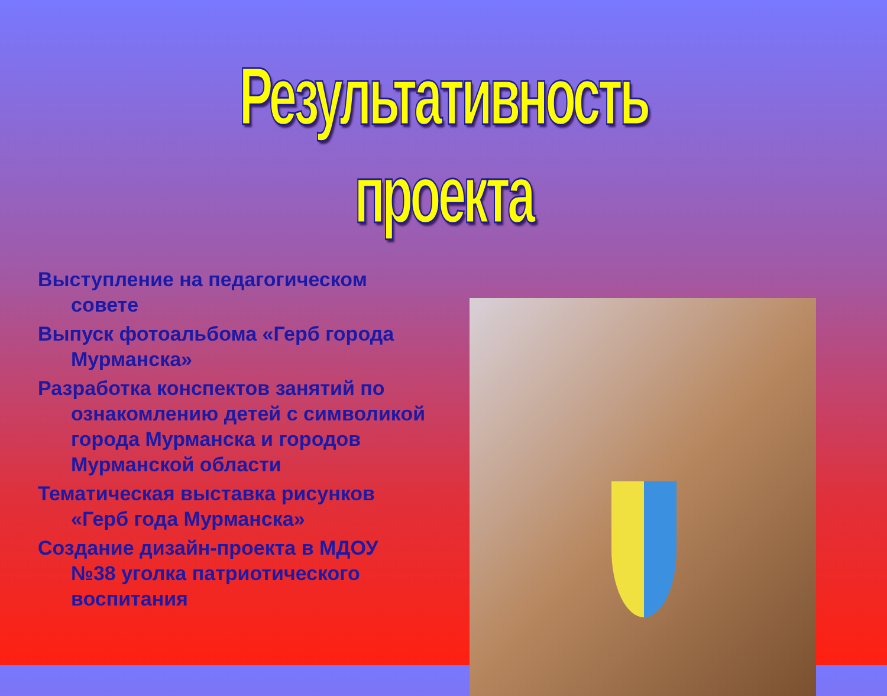Результативность проекта
Выступление на педагогическом совете
Выпуск фотоальбома «Герб города Мурманска»
Разработка конспектов занятий по ознакомлению детей с символикой города Мурманска и городов Мурманской области
Тематическая выставка рисунков «Герб года Мурманска»
Создание дизайн-проекта в МДОУ №38 уголка патриотического воспитания